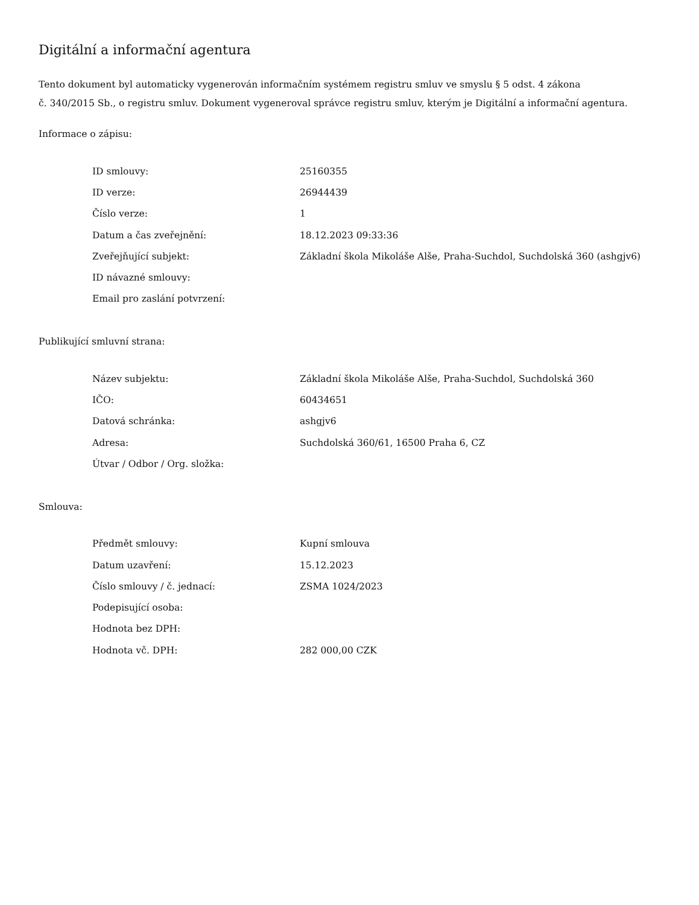Digitální a informační agentura
Tento dokument byl automaticky vygenerován informačním systémem registru smluv ve smyslu § 5 odst. 4 zákona
č. 340/2015 Sb., o registru smluv. Dokument vygeneroval správce registru smluv, kterým je Digitální a informační agentura.
Informace o zápisu:
| ID smlouvy: | 25160355 |
| ID verze: | 26944439 |
| Číslo verze: | 1 |
| Datum a čas zveřejnění: | 18.12.2023 09:33:36 |
| Zveřejňující subjekt: | Základní škola Mikoláše Alše, Praha-Suchdol, Suchdolská 360 (ashgjv6) |
| ID návazné smlouvy: | |
| Email pro zaslání potvrzení: | |
Publikující smluvní strana:
| Název subjektu: | Základní škola Mikoláše Alše, Praha-Suchdol, Suchdolská 360 |
| IČO: | 60434651 |
| Datová schránka: | ashgjv6 |
| Adresa: | Suchdolská 360/61, 16500 Praha 6, CZ |
| Útvar / Odbor / Org. složka: | |
Smlouva:
| Předmět smlouvy: | Kupní smlouva |
| Datum uzavření: | 15.12.2023 |
| Číslo smlouvy / č. jednací: | ZSMA 1024/2023 |
| Podepisující osoba: | |
| Hodnota bez DPH: | |
| Hodnota vč. DPH: | 282 000,00 CZK |